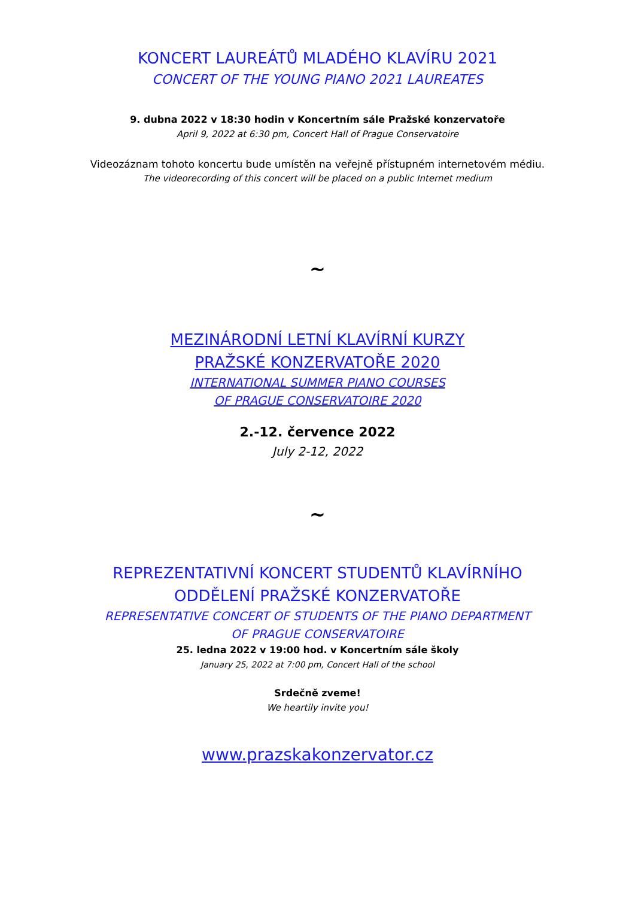KONCERT LAUREÁTŮ MLADÉHO KLAVÍRU 2021
CONCERT OF THE YOUNG PIANO 2021 LAUREATES
9. dubna 2022 v 18:30 hodin v Koncertním sále Pražské konzervatoře
April 9, 2022 at 6:30 pm, Concert Hall of Prague Conservatoire
Videozáznam tohoto koncertu bude umístěn na veřejně přístupném internetovém médiu.
The videorecording of this concert will be placed on a public Internet medium
~
MEZINÁRODNÍ LETNÍ KLAVÍRNÍ KURZY
PRAŽSKÉ KONZERVATOŘE 2020
INTERNATIONAL SUMMER PIANO COURSES
OF PRAGUE CONSERVATOIRE 2020
2.-12. července 2022
July 2-12, 2022
~
REPREZENTATIVNÍ KONCERT STUDENTŮ KLAVÍRNÍHO
ODDĚLENÍ PRAŽSKÉ KONZERVATOŘE
REPRESENTATIVE CONCERT OF STUDENTS OF THE PIANO DEPARTMENT
OF PRAGUE CONSERVATOIRE
25. ledna 2022 v 19:00 hod. v Koncertním sále školy
January 25, 2022 at 7:00 pm, Concert Hall of the school
Srdečně zveme!
We heartily invite you!
www.prazskakonzervator.cz